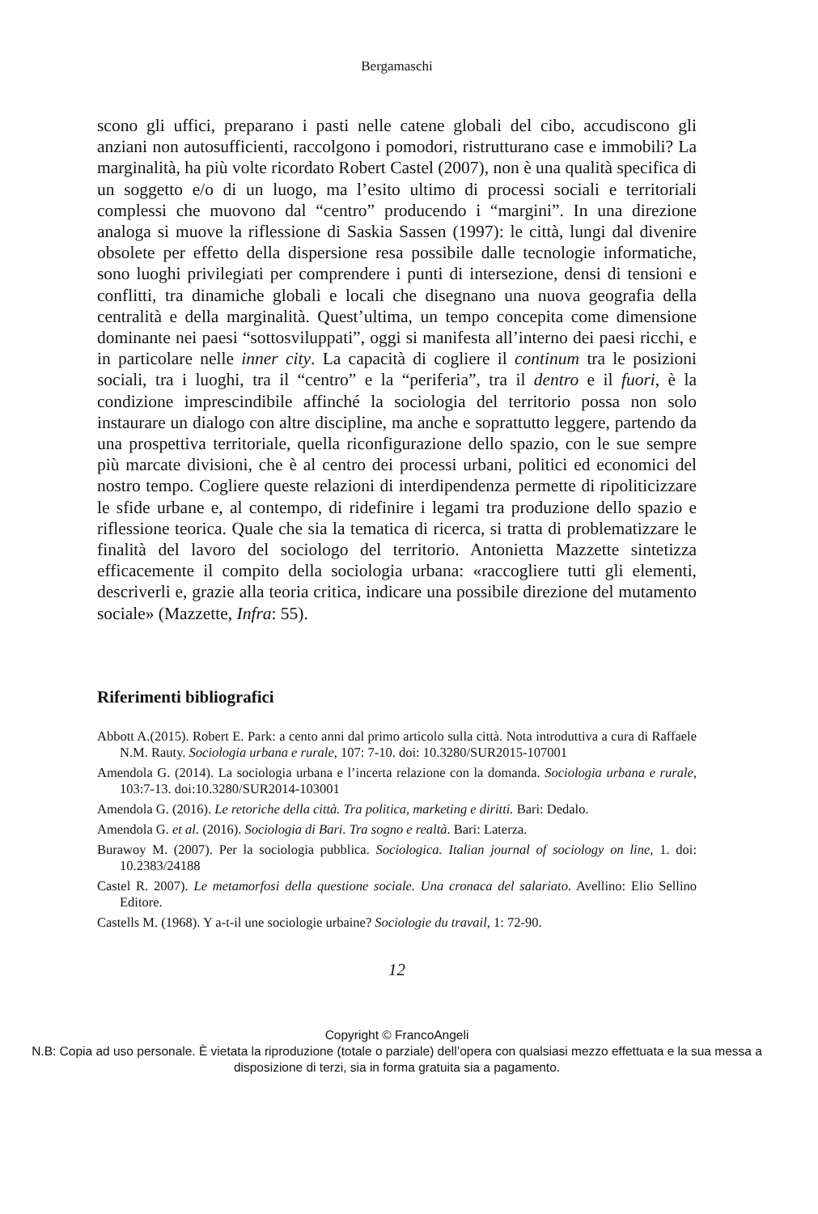Bergamaschi
scono gli uffici, preparano i pasti nelle catene globali del cibo, accudiscono gli anziani non autosufficienti, raccolgono i pomodori, ristrutturano case e immobili? La marginalità, ha più volte ricordato Robert Castel (2007), non è una qualità specifica di un soggetto e/o di un luogo, ma l’esito ultimo di processi sociali e territoriali complessi che muovono dal “centro” producendo i “margini”. In una direzione analoga si muove la riflessione di Saskia Sassen (1997): le città, lungi dal divenire obsolete per effetto della dispersione resa possibile dalle tecnologie informatiche, sono luoghi privilegiati per comprendere i punti di intersezione, densi di tensioni e conflitti, tra dinamiche globali e locali che disegnano una nuova geografia della centralità e della marginalità. Quest’ultima, un tempo concepita come dimensione dominante nei paesi “sottosviluppati”, oggi si manifesta all’interno dei paesi ricchi, e in particolare nelle inner city. La capacità di cogliere il continum tra le posizioni sociali, tra i luoghi, tra il “centro” e la “periferia”, tra il dentro e il fuori, è la condizione imprescindibile affinché la sociologia del territorio possa non solo instaurare un dialogo con altre discipline, ma anche e soprattutto leggere, partendo da una prospettiva territoriale, quella riconfigurazione dello spazio, con le sue sempre più marcate divisioni, che è al centro dei processi urbani, politici ed economici del nostro tempo. Cogliere queste relazioni di interdipendenza permette di ripoliticizzare le sfide urbane e, al contempo, di ridefinire i legami tra produzione dello spazio e riflessione teorica. Quale che sia la tematica di ricerca, si tratta di problematizzare le finalità del lavoro del sociologo del territorio. Antonietta Mazzette sintetizza efficacemente il compito della sociologia urbana: «raccogliere tutti gli elementi, descriverli e, grazie alla teoria critica, indicare una possibile direzione del mutamento sociale» (Mazzette, Infra: 55).
Riferimenti bibliografici
Abbott A.(2015). Robert E. Park: a cento anni dal primo articolo sulla città. Nota introduttiva a cura di Raffaele N.M. Rauty. Sociologia urbana e rurale, 107: 7-10. doi: 10.3280/SUR2015-107001
Amendola G. (2014). La sociologia urbana e l’incerta relazione con la domanda. Sociologia urbana e rurale, 103:7-13. doi:10.3280/SUR2014-103001
Amendola G. (2016). Le retoriche della città. Tra politica, marketing e diritti. Bari: Dedalo.
Amendola G. et al. (2016). Sociologia di Bari. Tra sogno e realtà. Bari: Laterza.
Burawoy M. (2007). Per la sociologia pubblica. Sociologica. Italian journal of sociology on line, 1. doi: 10.2383/24188
Castel R. 2007). Le metamorfosi della questione sociale. Una cronaca del salariato. Avellino: Elio Sellino Editore.
Castells M. (1968). Y a-t-il une sociologie urbaine? Sociologie du travail, 1: 72-90.
12
Copyright © FrancoAngeli
N.B: Copia ad uso personale. È vietata la riproduzione (totale o parziale) dell’opera con qualsiasi mezzo effettuata e la sua messa a disposizione di terzi, sia in forma gratuita sia a pagamento.